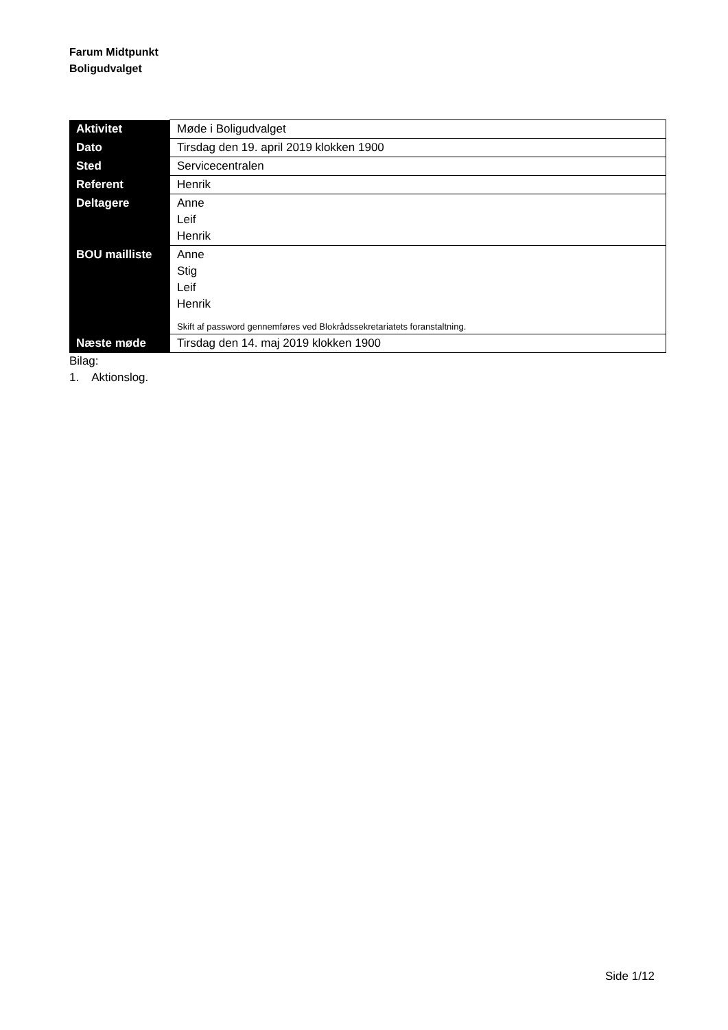Farum Midtpunkt
Boligudvalget
| Aktivitet | Møde i Boligudvalget |
| Dato | Tirsdag den 19. april 2019 klokken 1900 |
| Sted | Servicecentralen |
| Referent | Henrik |
| Deltagere | Anne Leif Henrik |
| BOU mailliste | Anne Stig Leif Henrik Skift af password gennemføres ved Blokrådssekretariatets foranstaltning. |
| Næste møde | Tirsdag den 14. maj 2019 klokken 1900 |
Bilag:
1. Aktionslog.
Side 1/12